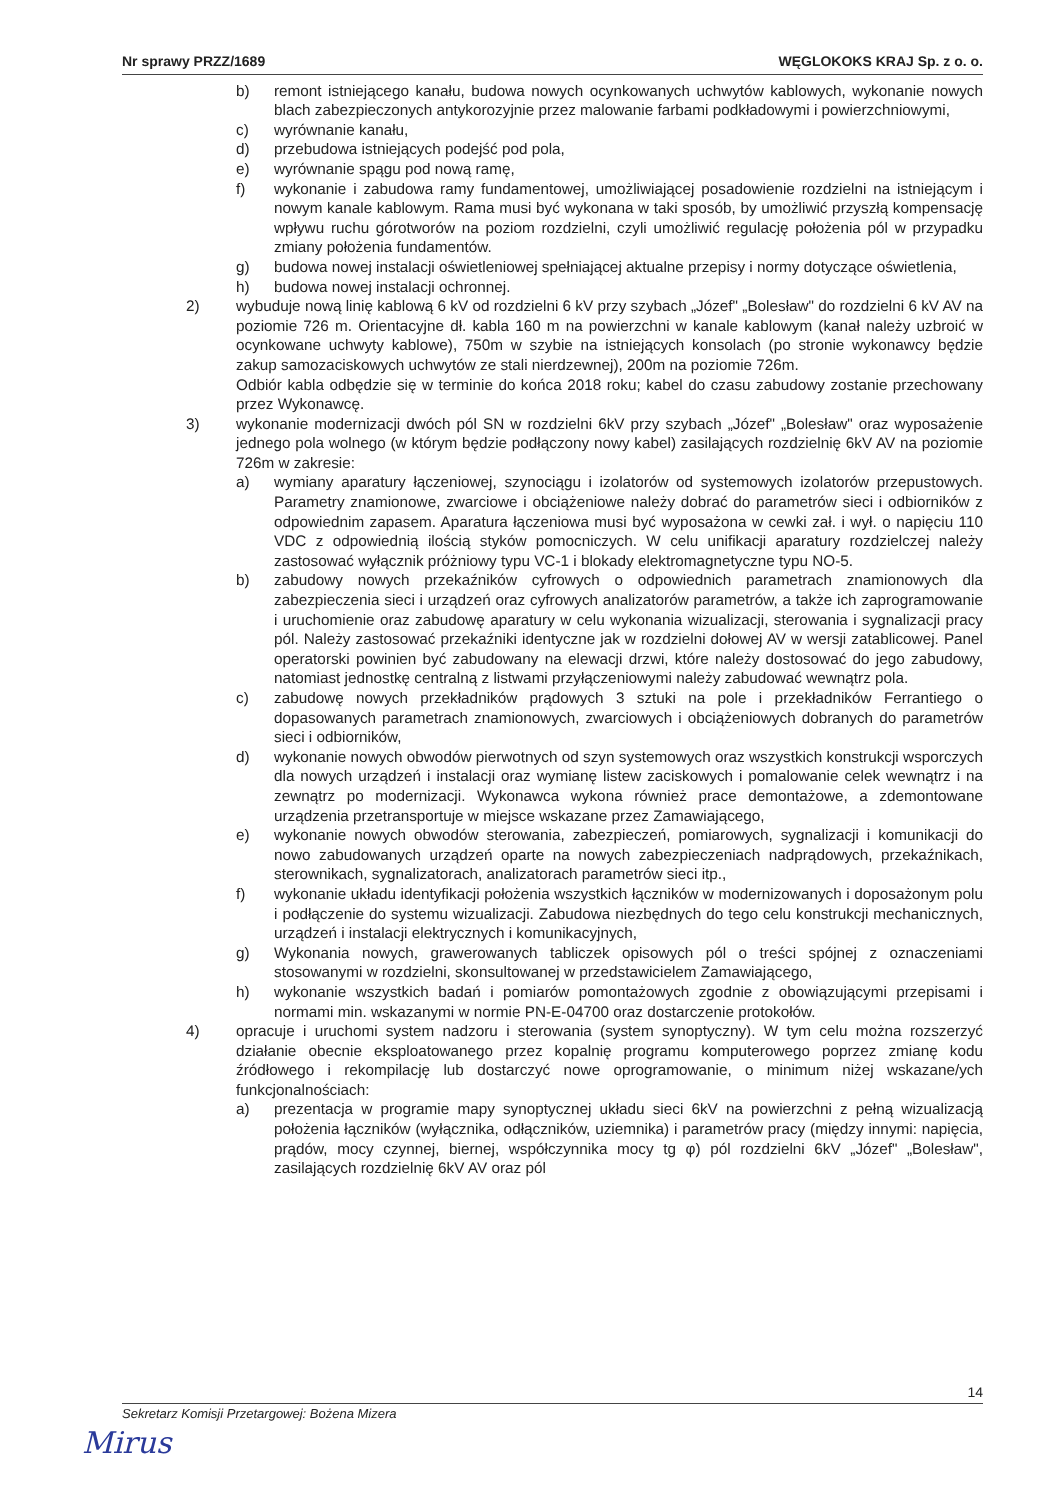Nr sprawy PRZZ/1689 WĘGLOKOKS KRAJ Sp. z o. o.
b) remont istniejącego kanału, budowa nowych ocynkowanych uchwytów kablowych, wykonanie nowych blach zabezpieczonych antykorozyjnie przez malowanie farbami podkładowymi i powierzchniowymi,
c) wyrównanie kanału,
d) przebudowa istniejących podejść pod pola,
e) wyrównanie spągu pod nową ramę,
f) wykonanie i zabudowa ramy fundamentowej, umożliwiającej posadowienie rozdzielni na istniejącym i nowym kanale kablowym. Rama musi być wykonana w taki sposób, by umożliwić przyszłą kompensację wpływu ruchu górotworów na poziom rozdzielni, czyli umożliwić regulację położenia pól w przypadku zmiany położenia fundamentów.
g) budowa nowej instalacji oświetleniowej spełniającej aktualne przepisy i normy dotyczące oświetlenia,
h) budowa nowej instalacji ochronnej.
2) wybuduje nową linię kablową 6 kV od rozdzielni 6 kV przy szybach „Józef" „Bolesław" do rozdzielni 6 kV AV na poziomie 726 m. Orientacyjne dł. kabla 160 m na powierzchni w kanale kablowym (kanał należy uzbroić w ocynkowane uchwyty kablowe), 750m w szybie na istniejących konsolach (po stronie wykonawcy będzie zakup samozaciskowych uchwytów ze stali nierdzewnej), 200m na poziomie 726m.
Odbiór kabla odbędzie się w terminie do końca 2018 roku; kabel do czasu zabudowy zostanie przechowany przez Wykonawcę.
3) wykonanie modernizacji dwóch pól SN w rozdzielni 6kV przy szybach „Józef" „Bolesław" oraz wyposażenie jednego pola wolnego (w którym będzie podłączony nowy kabel) zasilających rozdzielnię 6kV AV na poziomie 726m w zakresie:
a) wymiany aparatury łączeniowej, szynociągu i izolatorów od systemowych izolatorów przepustowych. Parametry znamionowe, zwarciowe i obciążeniowe należy dobrać do parametrów sieci i odbiorników z odpowiednim zapasem. Aparatura łączeniowa musi być wyposażona w cewki zał. i wył. o napięciu 110 VDC z odpowiednią ilością styków pomocniczych. W celu unifikacji aparatury rozdzielczej należy zastosować wyłącznik próżniowy typu VC-1 i blokady elektromagnetyczne typu NO-5.
b) zabudowy nowych przekaźników cyfrowych o odpowiednich parametrach znamionowych dla zabezpieczenia sieci i urządzeń oraz cyfrowych analizatorów parametrów, a także ich zaprogramowanie i uruchomienie oraz zabudowę aparatury w celu wykonania wizualizacji, sterowania i sygnalizacji pracy pól. Należy zastosować przekaźniki identyczne jak w rozdzielni dołowej AV w wersji zatablicowej. Panel operatorski powinien być zabudowany na elewacji drzwi, które należy dostosować do jego zabudowy, natomiast jednostkę centralną z listwami przyłączeniowymi należy zabudować wewnątrz pola.
c) zabudowę nowych przekładników prądowych 3 sztuki na pole i przekładników Ferrantiego o dopasowanych parametrach znamionowych, zwarciowych i obciążeniowych dobranych do parametrów sieci i odbiorników,
d) wykonanie nowych obwodów pierwotnych od szyn systemowych oraz wszystkich konstrukcji wsporczych dla nowych urządzeń i instalacji oraz wymianę listew zaciskowych i pomalowanie celek wewnątrz i na zewnątrz po modernizacji. Wykonawca wykona również prace demontażowe, a zdemontowane urządzenia przetransportuje w miejsce wskazane przez Zamawiającego,
e) wykonanie nowych obwodów sterowania, zabezpieczeń, pomiarowych, sygnalizacji i komunikacji do nowo zabudowanych urządzeń oparte na nowych zabezpieczeniach nadprądowych, przekaźnikach, sterownikach, sygnalizatorach, analizatorach parametrów sieci itp.,
f) wykonanie układu identyfikacji położenia wszystkich łączników w modernizowanych i doposażonym polu i podłączenie do systemu wizualizacji. Zabudowa niezbędnych do tego celu konstrukcji mechanicznych, urządzeń i instalacji elektrycznych i komunikacyjnych,
g) Wykonania nowych, grawerowanych tabliczek opisowych pól o treści spójnej z oznaczeniami stosowanymi w rozdzielni, skonsultowanej w przedstawicielem Zamawiającego,
h) wykonanie wszystkich badań i pomiarów pomontażowych zgodnie z obowiązującymi przepisami i normami min. wskazanymi w normie PN-E-04700 oraz dostarczenie protokołów.
4) opracuje i uruchomi system nadzoru i sterowania (system synoptyczny). W tym celu można rozszerzyć działanie obecnie eksploatowanego przez kopalnię programu komputerowego poprzez zmianę kodu źródłowego i rekompilację lub dostarczyć nowe oprogramowanie, o minimum niżej wskazane/ych funkcjonalnościach:
a) prezentacja w programie mapy synoptycznej układu sieci 6kV na powierzchni z pełną wizualizacją położenia łączników (wyłącznika, odłączników, uziemnika) i parametrów pracy (między innymi: napięcia, prądów, mocy czynnej, biernej, współczynnika mocy tg φ) pól rozdzielni 6kV „Józef" „Bolesław", zasilających rozdzielnię 6kV AV oraz pól
14
Sekretarz Komisji Przetargowej: Bożena Mizera
Mirus